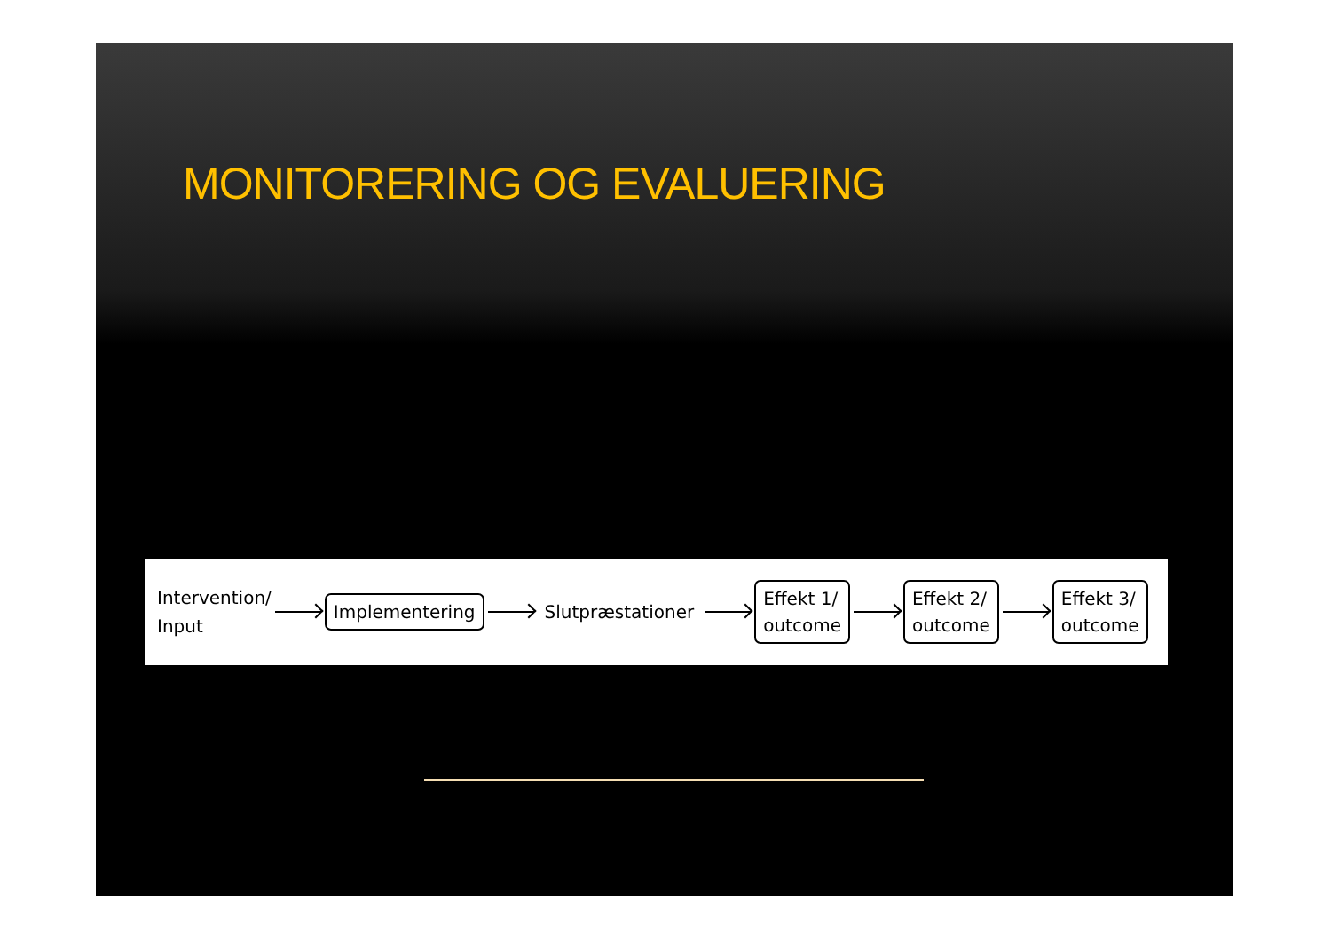MONITORERING OG EVALUERING
Intervention/
Input
Implementering
Slutpræstationer
Effekt 1/
outcome
Effekt 2/
outcome
Effekt 3/
outcome